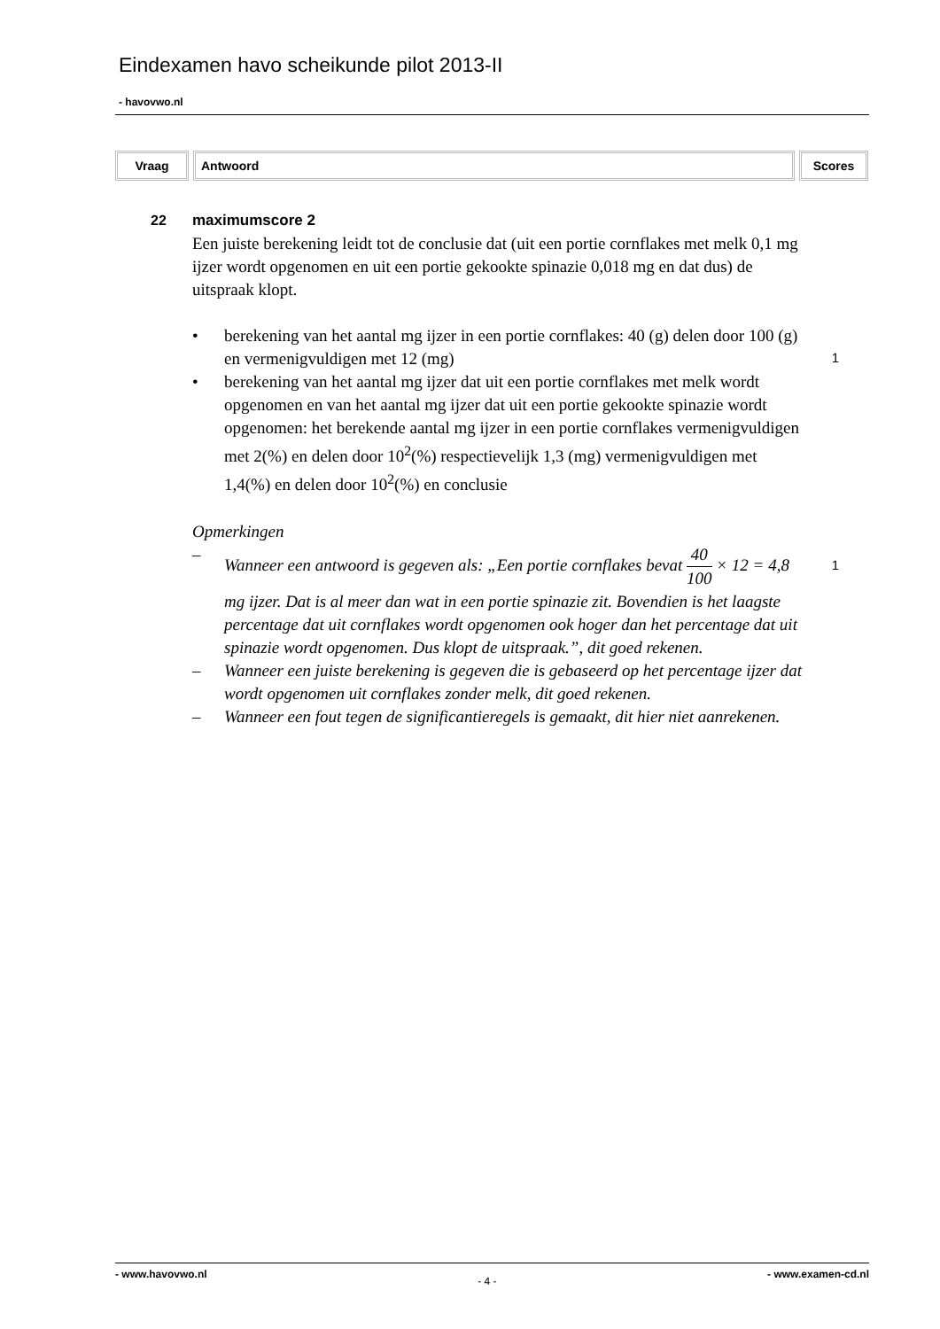Eindexamen havo scheikunde pilot 2013-II
- havovwo.nl
| Vraag | Antwoord | Scores |
| --- | --- | --- |
22 maximumscore 2
Een juiste berekening leidt tot de conclusie dat (uit een portie cornflakes met melk 0,1 mg ijzer wordt opgenomen en uit een portie gekookte spinazie 0,018 mg en dat dus) de uitspraak klopt.
• berekening van het aantal mg ijzer in een portie cornflakes: 40 (g) delen door 100 (g) en vermenigvuldigen met 12 (mg)
• berekening van het aantal mg ijzer dat uit een portie cornflakes met melk wordt opgenomen en van het aantal mg ijzer dat uit een portie gekookte spinazie wordt opgenomen: het berekende aantal mg ijzer in een portie cornflakes vermenigvuldigen met 2(%) en delen door 10<sup>2</sup>(%) respectievelijk 1,3 (mg) vermenigvuldigen met 1,4(%) en delen door 10<sup>2</sup>(%) en conclusie
Opmerkingen
– Wanneer een antwoord is gegeven als: „Een portie cornflakes bevat 40 100 × 12 = 4,8 mg ijzer. Dat is al meer dan wat in een portie spinazie zit. Bovendien is het laagste percentage dat uit cornflakes wordt opgenomen ook hoger dan het percentage dat uit spinazie wordt opgenomen. Dus klopt de uitspraak.”, dit goed rekenen.
– Wanneer een juiste berekening is gegeven die is gebaseerd op het percentage ijzer dat wordt opgenomen uit cornflakes zonder melk, dit goed rekenen.
– Wanneer een fout tegen de significantieregels is gemaakt, dit hier niet aanrekenen.
1
1
- www.havovwo.nl - 4 - - www.examen-cd.nl